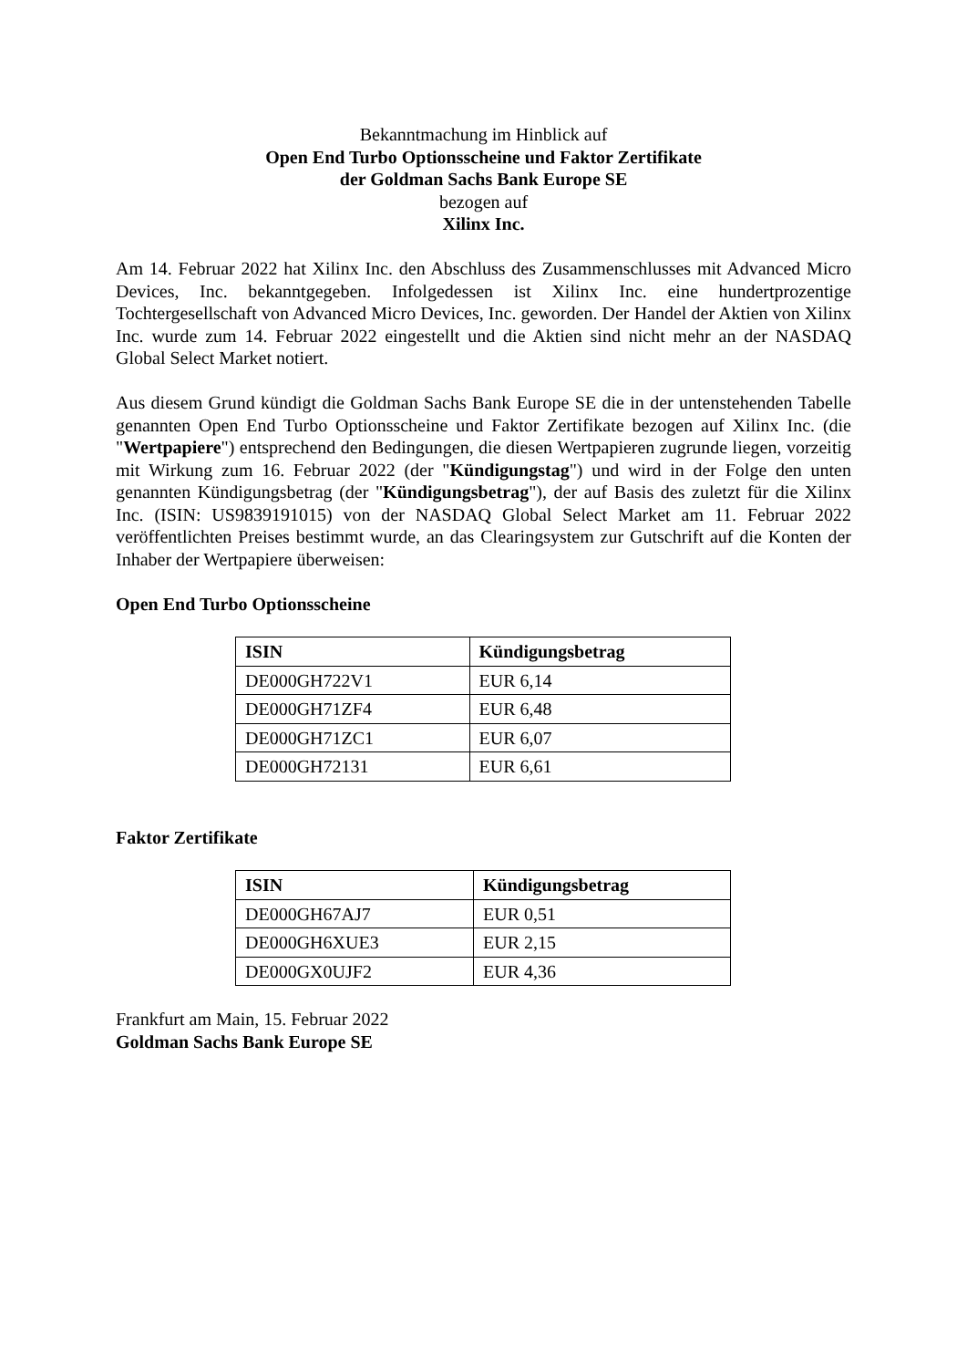Bekanntmachung im Hinblick auf
Open End Turbo Optionsscheine und Faktor Zertifikate
der Goldman Sachs Bank Europe SE
bezogen auf
Xilinx Inc.
Am 14. Februar 2022 hat Xilinx Inc. den Abschluss des Zusammenschlusses mit Advanced Micro Devices, Inc. bekanntgegeben. Infolgedessen ist Xilinx Inc. eine hundertprozentige Tochtergesellschaft von Advanced Micro Devices, Inc. geworden. Der Handel der Aktien von Xilinx Inc. wurde zum 14. Februar 2022 eingestellt und die Aktien sind nicht mehr an der NASDAQ Global Select Market notiert.
Aus diesem Grund kündigt die Goldman Sachs Bank Europe SE die in der untenstehenden Tabelle genannten Open End Turbo Optionsscheine und Faktor Zertifikate bezogen auf Xilinx Inc. (die "Wertpapiere") entsprechend den Bedingungen, die diesen Wertpapieren zugrunde liegen, vorzeitig mit Wirkung zum 16. Februar 2022 (der "Kündigungstag") und wird in der Folge den unten genannten Kündigungsbetrag (der "Kündigungsbetrag"), der auf Basis des zuletzt für die Xilinx Inc. (ISIN: US9839191015) von der NASDAQ Global Select Market am 11. Februar 2022 veröffentlichten Preises bestimmt wurde, an das Clearingsystem zur Gutschrift auf die Konten der Inhaber der Wertpapiere überweisen:
Open End Turbo Optionsscheine
| ISIN | Kündigungsbetrag |
| --- | --- |
| DE000GH722V1 | EUR 6,14 |
| DE000GH71ZF4 | EUR 6,48 |
| DE000GH71ZC1 | EUR 6,07 |
| DE000GH72131 | EUR 6,61 |
Faktor Zertifikate
| ISIN | Kündigungsbetrag |
| --- | --- |
| DE000GH67AJ7 | EUR 0,51 |
| DE000GH6XUE3 | EUR 2,15 |
| DE000GX0UJF2 | EUR 4,36 |
Frankfurt am Main, 15. Februar 2022
Goldman Sachs Bank Europe SE